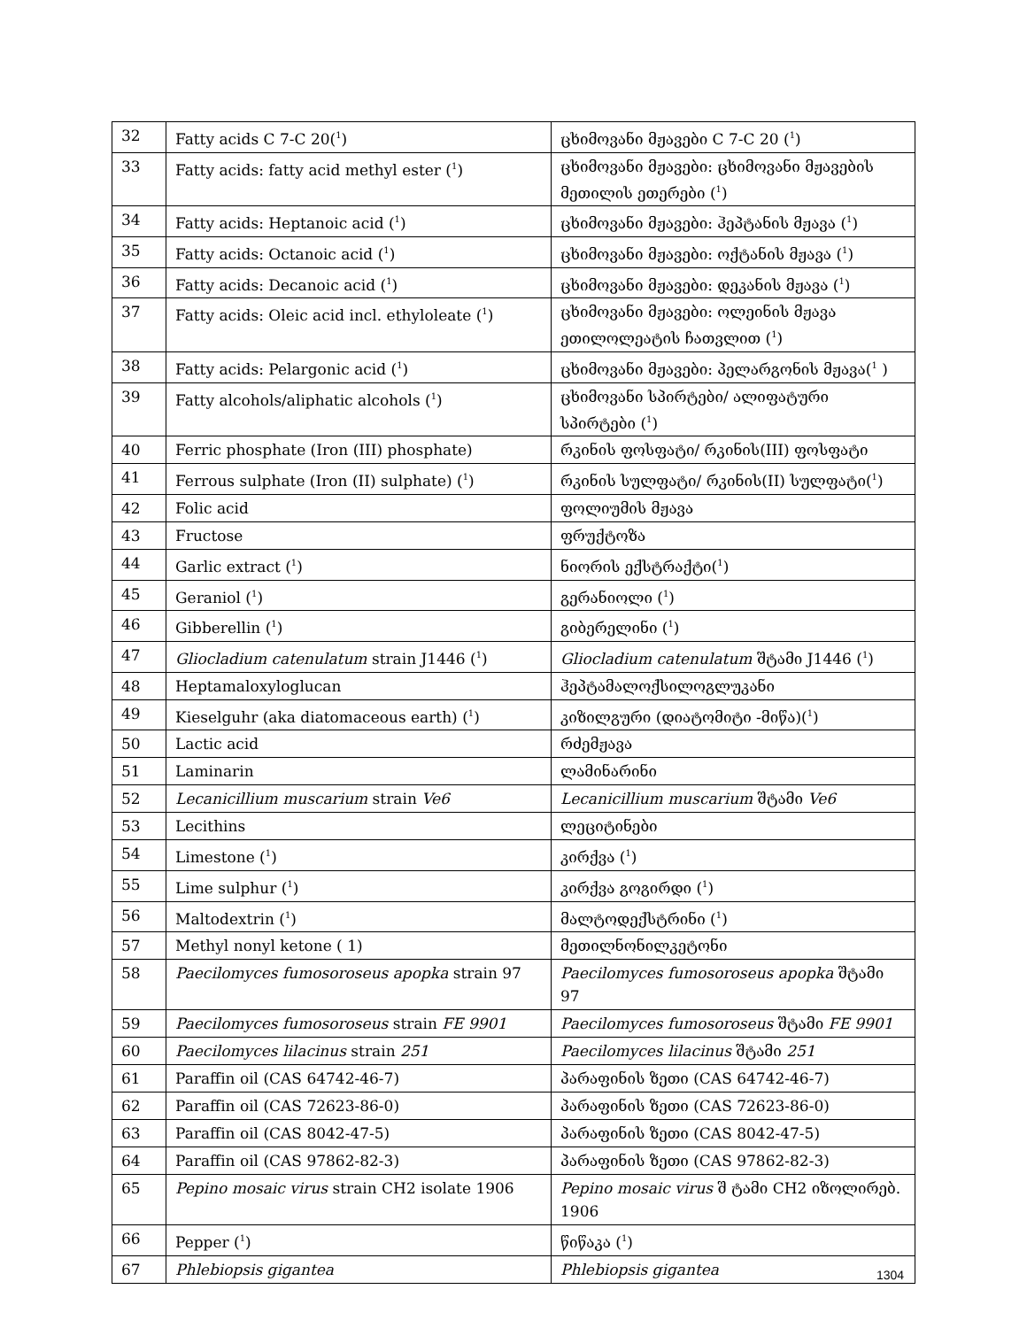| 32 | Fatty acids C 7-C 20(<sup>1</sup>) | ცხიმოვანი მჟავები C 7-C 20 (<sup>1</sup>) |
| 33 | Fatty acids: fatty acid methyl ester (<sup>1</sup>) | ცხიმოვანი მჟავები: ცხიმოვანი მჟავების მეთილის ეთერები (<sup>1</sup>) |
| 34 | Fatty acids: Heptanoic acid (<sup>1</sup>) | ცხიმოვანი მჟავები: ჰეპტანის მჟავა (<sup>1</sup>) |
| 35 | Fatty acids: Octanoic acid (<sup>1</sup>) | ცხიმოვანი მჟავები: ოქტანის მჟავა (<sup>1</sup>) |
| 36 | Fatty acids: Decanoic acid (<sup>1</sup>) | ცხიმოვანი მჟავები: დეკანის მჟავა (<sup>1</sup>) |
| 37 | Fatty acids: Oleic acid incl. ethyloleate (<sup>1</sup>) | ცხიმოვანი მჟავები: ოლეინის მჟავა ეთილოლეატის ჩათვლით (<sup>1</sup>) |
| 38 | Fatty acids: Pelargonic acid (<sup>1</sup>) | ცხიმოვანი მჟავები: პელარგონის მჟავა(<sup>1</sup> ) |
| 39 | Fatty alcohols/aliphatic alcohols (<sup>1</sup>) | ცხიმოვანი სპირტები/ ალიფატური სპირტები (<sup>1</sup>) |
| 40 | Ferric phosphate (Iron (III) phosphate) | რკინის ფოსფატი/ რკინის(III) ფოსფატი |
| 41 | Ferrous sulphate (Iron (II) sulphate) (<sup>1</sup>) | რკინის სულფატი/ რკინის(II) სულფატი(<sup>1</sup>) |
| 42 | Folic acid | ფოლიუმის მჟავა |
| 43 | Fructose | ფრუქტოზა |
| 44 | Garlic extract (<sup>1</sup>) | ნიორის ექსტრაქტი(<sup>1</sup>) |
| 45 | Geraniol (<sup>1</sup>) | გერანიოლი (<sup>1</sup>) |
| 46 | Gibberellin (<sup>1</sup>) | გიბერელინი (<sup>1</sup>) |
| 47 | Gliocladium catenulatum strain J1446 (<sup>1</sup>) | Gliocladium catenulatum შტამი J1446 (<sup>1</sup>) |
| 48 | Heptamaloxyloglucan | ჰეპტამალოქსილოგლუკანი |
| 49 | Kieselguhr (aka diatomaceous earth) (<sup>1</sup>) | კიზილგური (დიატომიტი -მიწა)(<sup>1</sup>) |
| 50 | Lactic acid | რძემჟავა |
| 51 | Laminarin | ლამინარინი |
| 52 | Lecanicillium muscarium strain Ve6 | Lecanicillium muscarium შტამი Ve6 |
| 53 | Lecithins | ლეციტინები |
| 54 | Limestone (<sup>1</sup>) | კირქვა (<sup>1</sup>) |
| 55 | Lime sulphur (<sup>1</sup>) | კირქვა გოგირდი (<sup>1</sup>) |
| 56 | Maltodextrin (<sup>1</sup>) | მალტოდექსტრინი (<sup>1</sup>) |
| 57 | Methyl nonyl ketone ( 1) | მეთილნონილკეტონი |
| 58 | Paecilomyces fumosoroseus apopka strain 97 | Paecilomyces fumosoroseus apopka შტამი 97 |
| 59 | Paecilomyces fumosoroseus strain FE 9901 | Paecilomyces fumosoroseus შტამი FE 9901 |
| 60 | Paecilomyces lilacinus strain 251 | Paecilomyces lilacinus შტამი 251 |
| 61 | Paraffin oil (CAS 64742-46-7) | პარაფინის ზეთი (CAS 64742-46-7) |
| 62 | Paraffin oil (CAS 72623-86-0) | პარაფინის ზეთი (CAS 72623-86-0) |
| 63 | Paraffin oil (CAS 8042-47-5) | პარაფინის ზეთი (CAS 8042-47-5) |
| 64 | Paraffin oil (CAS 97862-82-3) | პარაფინის ზეთი (CAS 97862-82-3) |
| 65 | Pepino mosaic virus strain CH2 isolate 1906 | Pepino mosaic virus შ ტამი CH2 იზოლირებ. 1906 |
| 66 | Pepper (<sup>1</sup>) | წიწაკა (<sup>1</sup>) |
| 67 | Phlebiopsis gigantea | Phlebiopsis gigantea |
1304